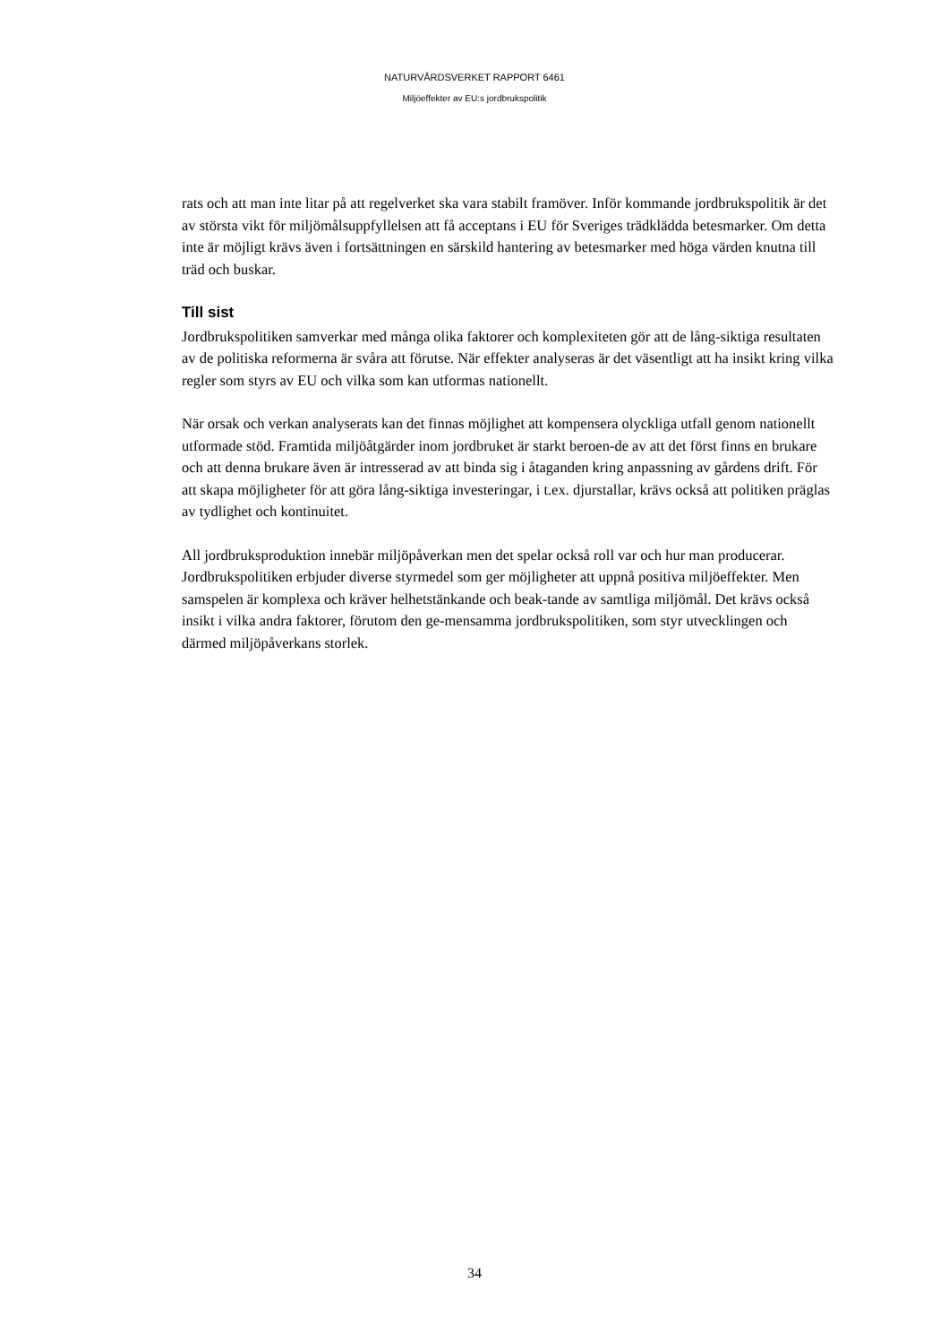NATURVÅRDSVERKET RAPPORT 6461
Miljöeffekter av EU:s jordbrukspolitik
rats och att man inte litar på att regelverket ska vara stabilt framöver. Inför kommande jordbrukspolitik är det av största vikt för miljömålsuppfyllelsen att få acceptans i EU för Sveriges trädklädda betesmarker. Om detta inte är möjligt krävs även i fortsättningen en särskild hantering av betesmarker med höga värden knutna till träd och buskar.
Till sist
Jordbrukspolitiken samverkar med många olika faktorer och komplexiteten gör att de lång-siktiga resultaten av de politiska reformerna är svåra att förutse. När effekter analyseras är det väsentligt att ha insikt kring vilka regler som styrs av EU och vilka som kan utformas nationellt.
När orsak och verkan analyserats kan det finnas möjlighet att kompensera olyckliga utfall genom nationellt utformade stöd. Framtida miljöåtgärder inom jordbruket är starkt beroen-de av att det först finns en brukare och att denna brukare även är intresserad av att binda sig i åtaganden kring anpassning av gårdens drift. För att skapa möjligheter för att göra lång-siktiga investeringar, i t.ex. djurstallar, krävs också att politiken präglas av tydlighet och kontinuitet.
All jordbruksproduktion innebär miljöpåverkan men det spelar också roll var och hur man producerar. Jordbrukspolitiken erbjuder diverse styrmedel som ger möjligheter att uppnå positiva miljöeffekter. Men samspelen är komplexa och kräver helhetstänkande och beak-tande av samtliga miljömål. Det krävs också insikt i vilka andra faktorer, förutom den ge-mensamma jordbrukspolitiken, som styr utvecklingen och därmed miljöpåverkans storlek.
34